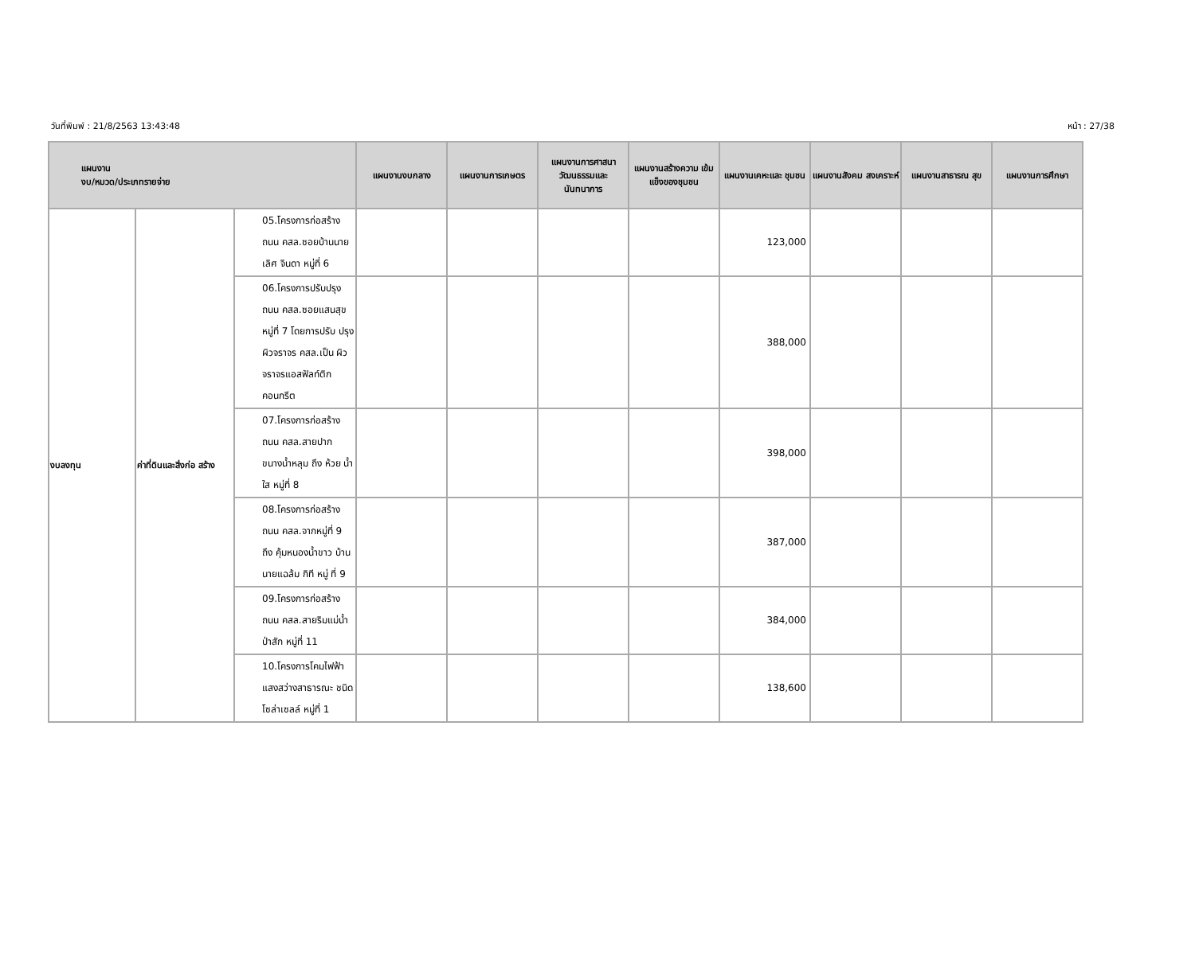วันที่พิมพ์ : 21/8/2563 13:43:48 หน้า : 27/38
| แผนงาน งบ/หมวด/ประเภทรายจ่าย | | | แผนงานงบกลาง | แผนงานการเกษตร | แผนงานการศาสนา วัฒนธรรมและ นันทนาการ | แผนงานสร้างความ เข้มแข็งของชุมชน | แผนงานเคหะและ ชุมชน | แผนงานสังคม สงเคราะห์ | แผนงานสาธารณ สุข | แผนงานการศึกษา |
| --- | --- | --- | --- | --- | --- | --- | --- | --- | --- | --- |
| งบลงทุน | ค่าที่ดินและสิ่งก่อ สร้าง | 05.โครงการก่อสร้าง ถนน คสล.ซอยบ้านนาย เลิศ จินดา หมู่ที่ 6 | | | | | 123,000 | | | |
| | | 06.โครงการปรับปรุง ถนน คสล.ซอยแสนสุข หมู่ที่ 7 โดยการปรับ ปรุงผิวจราจร คสล.เป็น ผิวจราจรแอสฟัลท์ติก คอนกรีต | | | | | 388,000 | | | |
| | | 07.โครงการก่อสร้าง ถนน คสล.สายปาก ขนางน้ำหลุม ถึง ห้วย น้ำใส หมู่ที่ 8 | | | | | 398,000 | | | |
| | | 08.โครงการก่อสร้าง ถนน คสล.จากหมู่ที่ 9 ถึง คุ้มหนองน้ำขาว บ้านนายแฉล้ม กิที หมู่ ที่ 9 | | | | | 387,000 | | | |
| | | 09.โครงการก่อสร้าง ถนน คสล.สายริมแม่น้ำ ป่าสัก หมู่ที่ 11 | | | | | 384,000 | | | |
| | | 10.โครงการโคมไฟฟ้า แสงสว่างสาธารณะ ชนิดโซล่าเซลล์ หมู่ที่ 1 | | | | | 138,600 | | | |